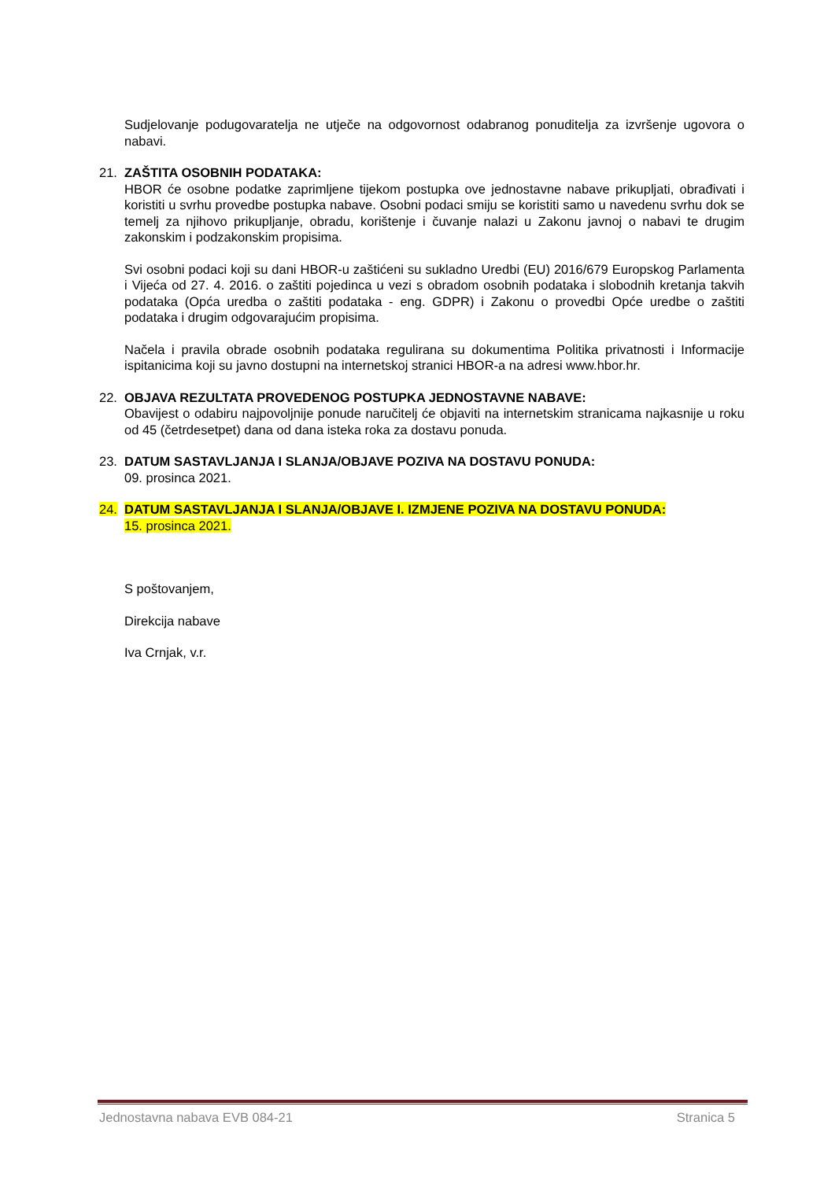Sudjelovanje podugovaratelja ne utječe na odgovornost odabranog ponuditelja za izvršenje ugovora o nabavi.
21. ZAŠTITA OSOBNIH PODATAKA:
HBOR će osobne podatke zaprimljene tijekom postupka ove jednostavne nabave prikupljati, obrađivati i koristiti u svrhu provedbe postupka nabave. Osobni podaci smiju se koristiti samo u navedenu svrhu dok se temelj za njihovo prikupljanje, obradu, korištenje i čuvanje nalazi u Zakonu javnoj o nabavi te drugim zakonskim i podzakonskim propisima.
Svi osobni podaci koji su dani HBOR-u zaštićeni su sukladno Uredbi (EU) 2016/679 Europskog Parlamenta i Vijeća od 27. 4. 2016. o zaštiti pojedinca u vezi s obradom osobnih podataka i slobodnih kretanja takvih podataka (Opća uredba o zaštiti podataka - eng. GDPR) i Zakonu o provedbi Opće uredbe o zaštiti podataka i drugim odgovarajućim propisima.
Načela i pravila obrade osobnih podataka regulirana su dokumentima Politika privatnosti i Informacije ispitanicima koji su javno dostupni na internetskoj stranici HBOR-a na adresi www.hbor.hr.
22. OBJAVA REZULTATA PROVEDENOG POSTUPKA JEDNOSTAVNE NABAVE:
Obavijest o odabiru najpovoljnije ponude naručitelj će objaviti na internetskim stranicama najkasnije u roku od 45 (četrdesetpet) dana od dana isteka roka za dostavu ponuda.
23. DATUM SASTAVLJANJA I SLANJA/OBJAVE POZIVA NA DOSTAVU PONUDA:
09. prosinca 2021.
24. DATUM SASTAVLJANJA I SLANJA/OBJAVE I. IZMJENE POZIVA NA DOSTAVU PONUDA:
15. prosinca 2021.
S poštovanjem,
Direkcija nabave
Iva Crnjak, v.r.
Jednostavna nabava EVB 084-21 Stranica 5